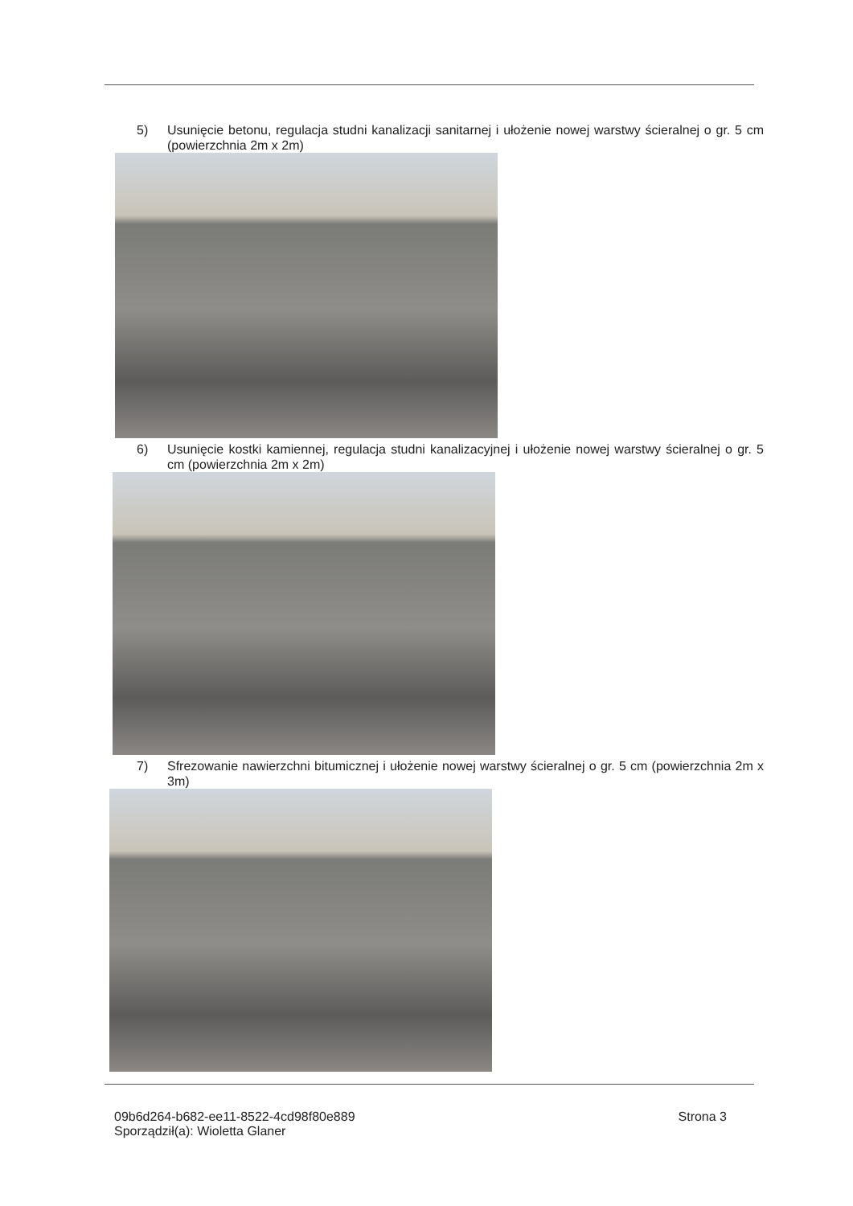5) Usunięcie betonu, regulacja studni kanalizacji sanitarnej i ułożenie nowej warstwy ścieralnej o gr. 5 cm (powierzchnia 2m x 2m)
6) Usunięcie kostki kamiennej, regulacja studni kanalizacyjnej i ułożenie nowej warstwy ścieralnej o gr. 5 cm (powierzchnia 2m x 2m)
7) Sfrezowanie nawierzchni bitumicznej i ułożenie nowej warstwy ścieralnej o gr. 5 cm (powierzchnia 2m x 3m)
09b6d264-b682-ee11-8522-4cd98f80e889
Sporządził(a): Wioletta Glaner
Strona 3